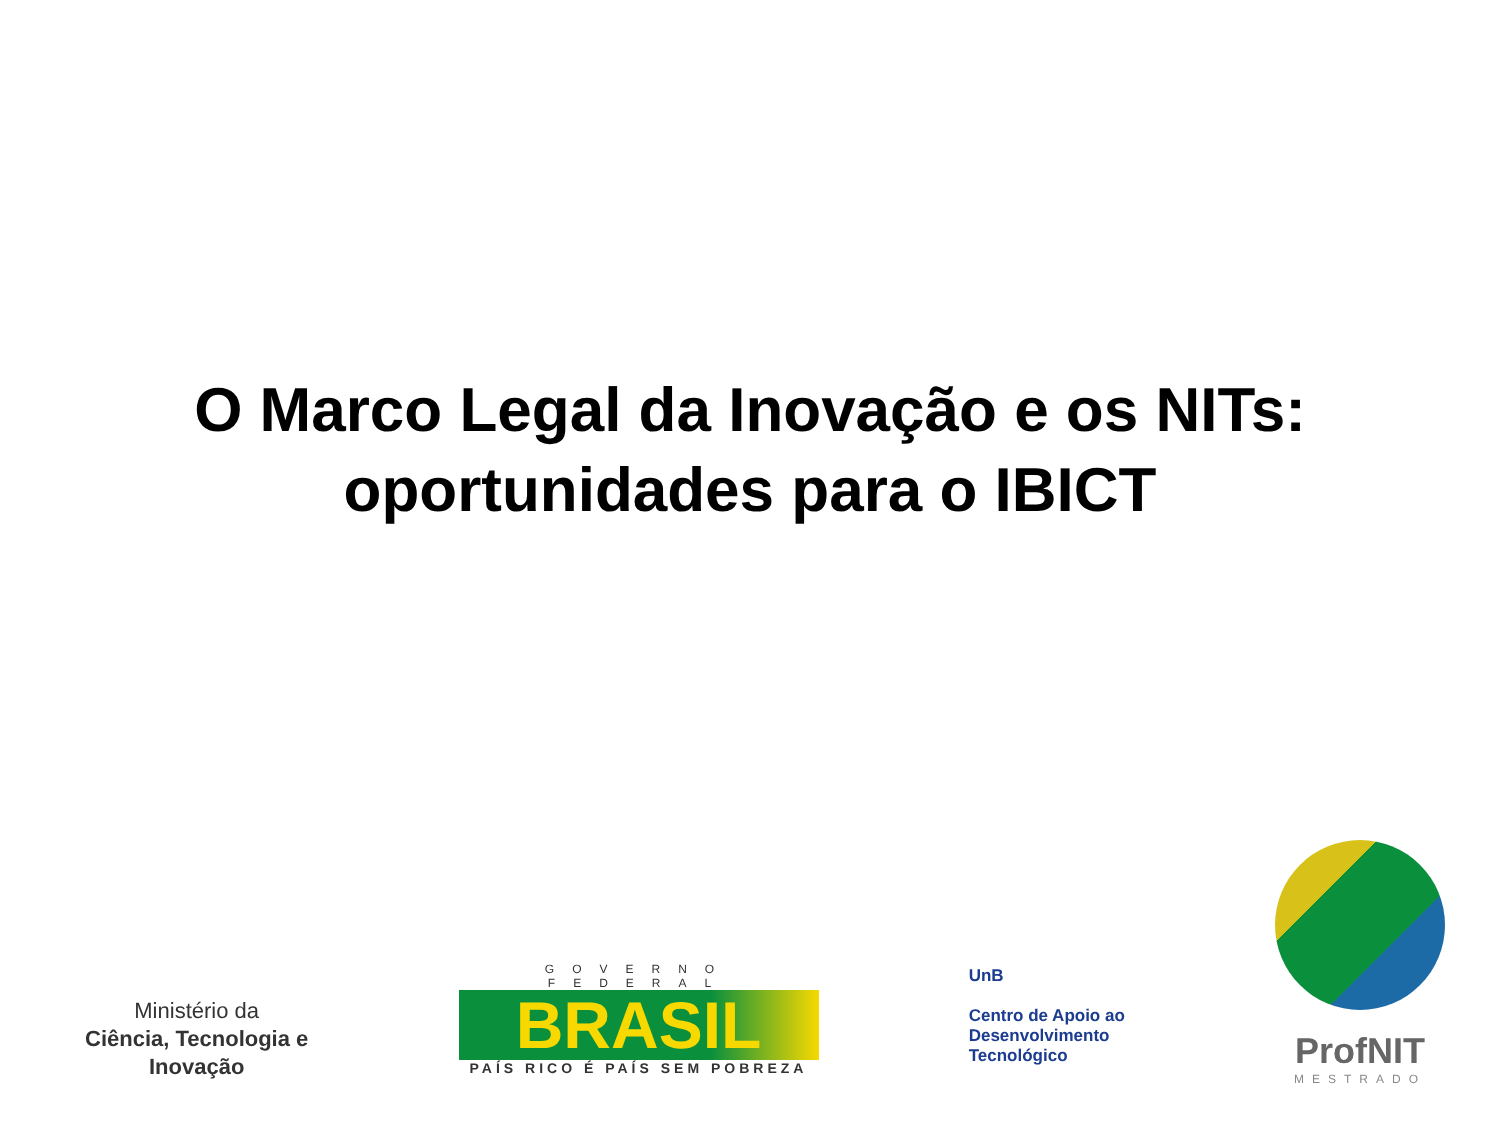O Marco Legal da Inovação e os NITs:
oportunidades para o IBICT
Ministério da
Ciência, Tecnologia e
Inovação
GOVERNO FEDERAL
BRASIL
PAÍS RICO É PAÍS SEM POBREZA
UnB
Centro de Apoio ao
Desenvolvimento
Tecnológico
ProfNIT
MESTRADO